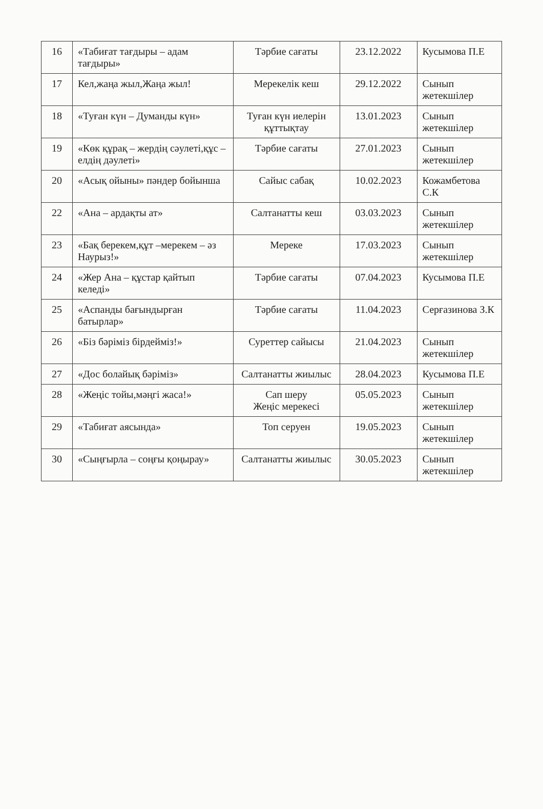| 16 | «Табиғат тағдыры – адам тағдыры» | Тәрбие сағаты | 23.12.2022 | Кусымова П.Е |
| 17 | Кел,жаңа жыл,Жаңа жыл! | Мерекелік кеш | 29.12.2022 | Сынып жетекшілер |
| 18 | «Туған күн – Думанды күн» | Туған күн иелерін құттықтау | 13.01.2023 | Сынып жетекшілер |
| 19 | «Көк құрақ – жердің сәулеті,құс – елдің дәулеті» | Тәрбие сағаты | 27.01.2023 | Сынып жетекшілер |
| 20 | «Асық ойыны» пәндер бойынша | Сайыс сабақ | 10.02.2023 | Кожамбетова С.К |
| 22 | «Ана – ардақты ат» | Салтанатты кеш | 03.03.2023 | Сынып жетекшілер |
| 23 | «Бақ берекем,құт –мерекем – әз Наурыз!» | Мереке | 17.03.2023 | Сынып жетекшілер |
| 24 | «Жер Ана – құстар қайтып келеді» | Тәрбие сағаты | 07.04.2023 | Кусымова П.Е |
| 25 | «Аспанды бағындырған батырлар» | Тәрбие сағаты | 11.04.2023 | Серғазинова З.К |
| 26 | «Біз бәріміз бірдейміз!» | Суреттер сайысы | 21.04.2023 | Сынып жетекшілер |
| 27 | «Дос болайық бәріміз» | Салтанатты жиылыс | 28.04.2023 | Кусымова П.Е |
| 28 | «Жеңіс тойы,мәңгі жаса!» | Сап шеру Жеңіс мерекесі | 05.05.2023 | Сынып жетекшілер |
| 29 | «Табиғат аясында» | Топ серуен | 19.05.2023 | Сынып жетекшілер |
| 30 | «Сыңғырла – соңғы қоңырау» | Салтанатты жиылыс | 30.05.2023 | Сынып жетекшілер |